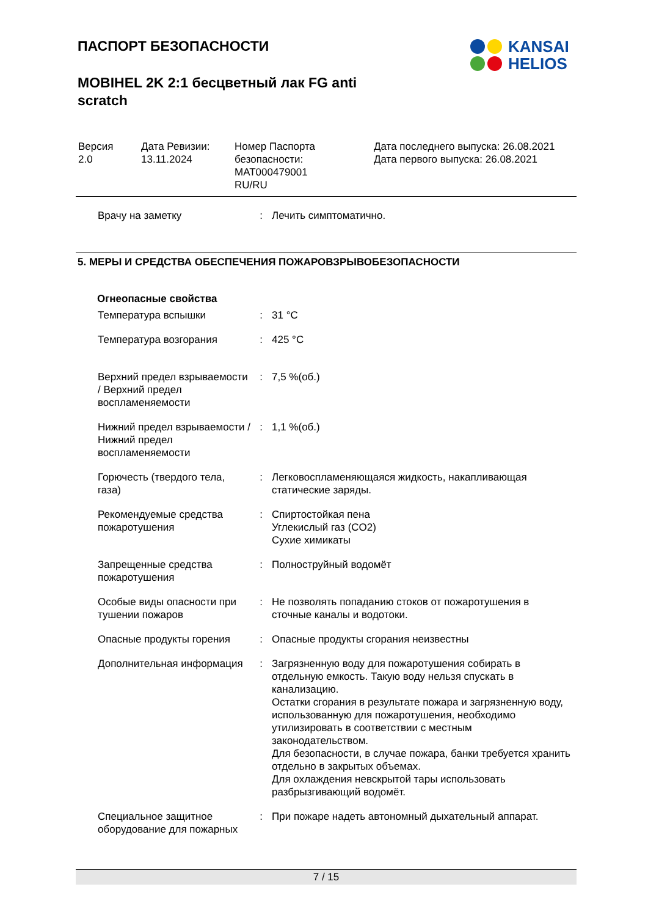KANSAI
HELIOS
ПАСПОРТ БЕЗОПАСНОСТИ
MOBIHEL 2K 2:1 бесцветный лак FG anti scratch
| Версия 2.0 | Дата Ревизии: 13.11.2024 | Номер Паспорта безопасности: MAT000479001 RU/RU | Дата последнего выпуска: 26.08.2021 Дата первого выпуска: 26.08.2021 |
| Врачу на заметку | : | Лечить симптоматично. |
5. МЕРЫ И СРЕДСТВА ОБЕСПЕЧЕНИЯ ПОЖАРОВЗРЫВОБЕЗОПАСНОСТИ
Огнеопасные свойства
| Температура вспышки | : | 31 °C |
| Температура возгорания | : | 425 °C |
| Верхний предел взрываемости / Верхний предел воспламеняемости | : | 7,5 %(об.) |
| Нижний предел взрываемости / Нижний предел воспламеняемости | : | 1,1 %(об.) |
| Горючесть (твердого тела, газа) | : | Легковоспламеняющаяся жидкость, накапливающая статические заряды. |
| Рекомендуемые средства пожаротушения | : | Спиртостойкая пена Углекислый газ (CO2) Сухие химикаты |
| Запрещенные средства пожаротушения | : | Полноструйный водомёт |
| Особые виды опасности при тушении пожаров | : | Не позволять попаданию стоков от пожаротушения в сточные каналы и водотоки. |
| Опасные продукты горения | : | Опасные продукты сгорания неизвестны |
| Дополнительная информация | : | Загрязненную воду для пожаротушения собирать в отдельную емкость. Такую воду нельзя спускать в канализацию. Остатки сгорания в результате пожара и загрязненную воду, использованную для пожаротушения, необходимо утилизировать в соответствии с местным законодательством. Для безопасности, в случае пожара, банки требуется хранить отдельно в закрытых объемах. Для охлаждения невскрытой тары использовать разбрызгивающий водомёт. |
| Специальное защитное оборудование для пожарных | : | При пожаре надеть автономный дыхательный аппарат. |
7 / 15